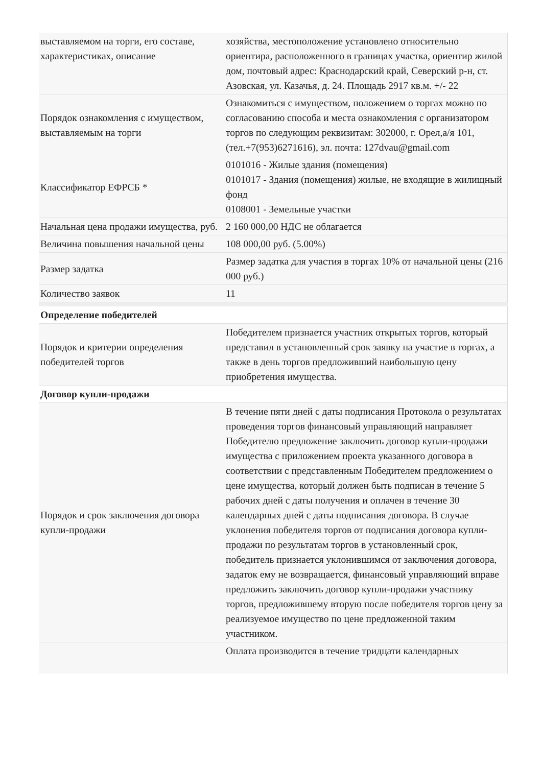| выставляемом на торги, его составе, характеристиках, описание | хозяйства, местоположение установлено относительно ориентира, расположенного в границах участка, ориентир жилой дом, почтовый адрес: Краснодарский край, Северский р-н, ст. Азовская, ул. Казачья, д. 24. Площадь 2917 кв.м. +/- 22 |
| Порядок ознакомления с имуществом, выставляемым на торги | Ознакомиться с имуществом, положением о торгах можно по согласованию способа и места ознакомления с организатором торгов по следующим реквизитам: 302000, г. Орел,а/я 101, (тел.+7(953)6271616), эл. почта: 127dvau@gmail.com |
| Классификатор ЕФРСБ * | 0101016 - Жилые здания (помещения) 0101017 - Здания (помещения) жилые, не входящие в жилищный фонд 0108001 - Земельные участки |
| Начальная цена продажи имущества, руб. | 2 160 000,00 НДС не облагается |
| Величина повышения начальной цены | 108 000,00 руб. (5.00%) |
| Размер задатка | Размер задатка для участия в торгах 10% от начальной цены (216 000 руб.) |
| Количество заявок | 11 |
| Определение победителей | |
| Порядок и критерии определения победителей торгов | Победителем признается участник открытых торгов, который представил в установленный срок заявку на участие в торгах, а также в день торгов предложивший наибольшую цену приобретения имущества. |
| Договор купли-продажи | |
| Порядок и срок заключения договора купли-продажи | В течение пяти дней с даты подписания Протокола о результатах проведения торгов финансовый управляющий направляет Победителю предложение заключить договор купли-продажи имущества с приложением проекта указанного договора в соответствии с представленным Победителем предложением о цене имущества, который должен быть подписан в течение 5 рабочих дней с даты получения и оплачен в течение 30 календарных дней с даты подписания договора. В случае уклонения победителя торгов от подписания договора купли-продажи по результатам торгов в установленный срок, победитель признается уклонившимся от заключения договора, задаток ему не возвращается, финансовый управляющий вправе предложить заключить договор купли-продажи участнику торгов, предложившему вторую после победителя торгов цену за реализуемое имущество по цене предложенной таким участником. |
| | Оплата производится в течение тридцати календарных |